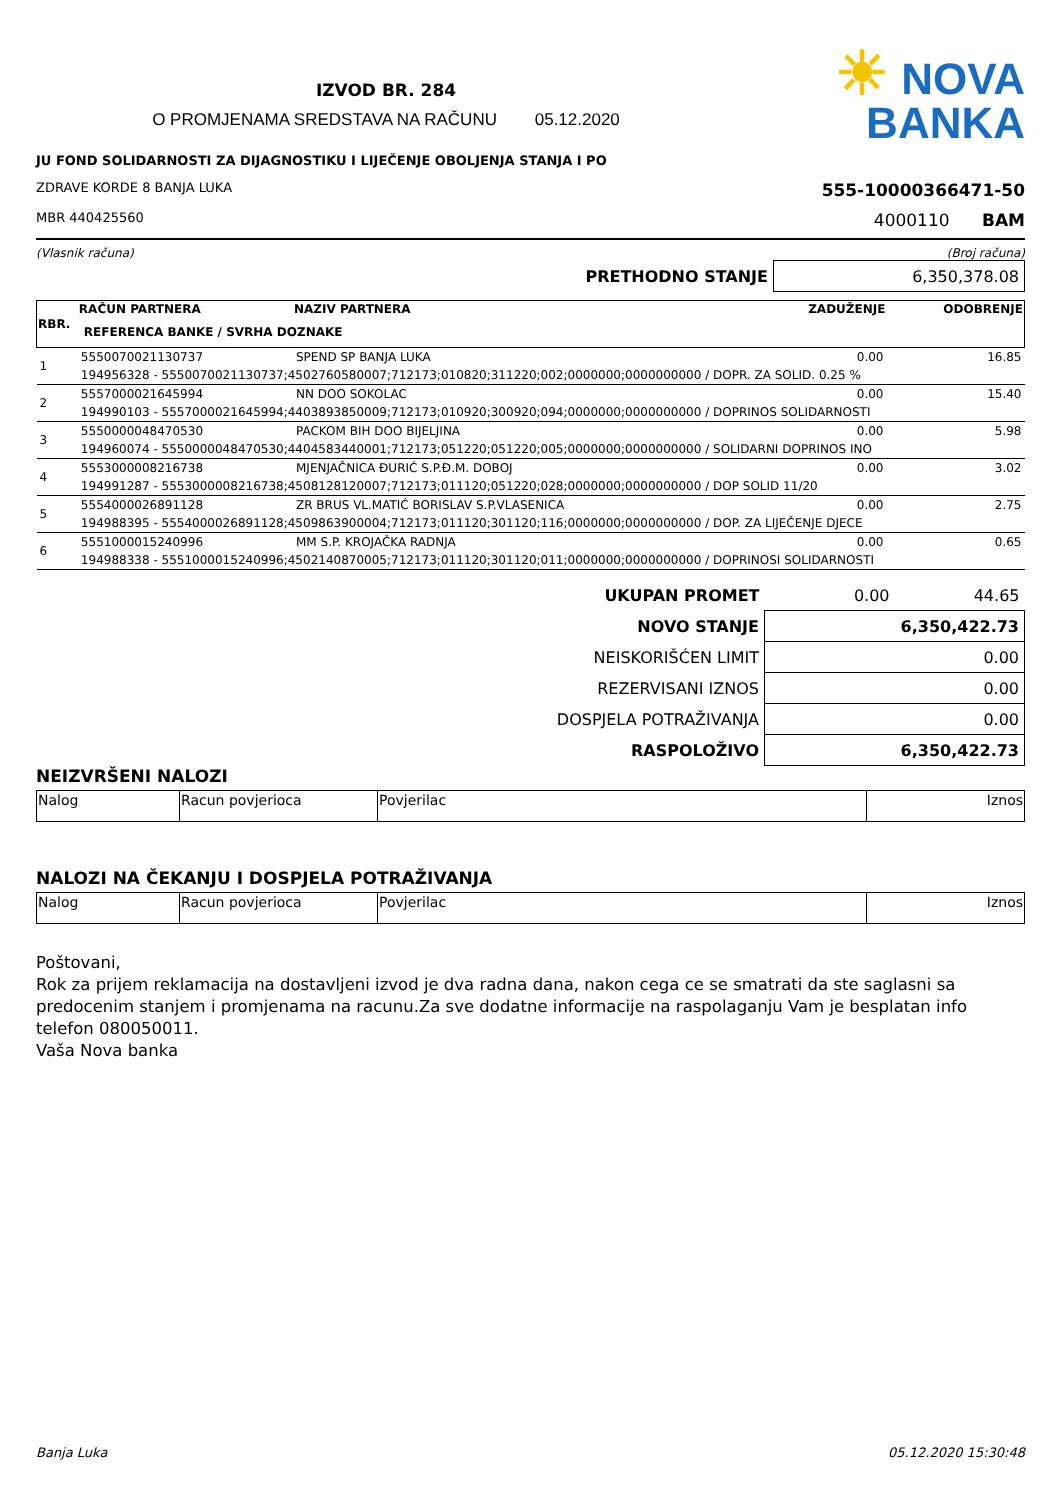IZVOD BR. 284
O PROMJENAMA SREDSTAVA NA RAČUNU 05.12.2020
☀ NOVA
BANKA
JU FOND SOLIDARNOSTI ZA DIJAGNOSTIKU I LIJEČENJE OBOLJENJA STANJA I PO
ZDRAVE KORDE 8 BANJA LUKA 555-10000366471-50
MBR 440425560 4000110 BAM
(Vlasnik računa) (Broj računa)
| PRETHODNO STANJE | 6,350,378.08 |
| RBR. | RAČUN PARTNERA | NAZIV PARTNERA | ZADUŽENJE | ODOBRENJE |
| --- | --- | --- | --- | --- |
| | REFERENCA BANKE / SVRHA DOZNAKE | | | |
| 1 | 5550070021130737 | SPEND SP BANJA LUKA | 0.00 | 16.85 |
| | 194956328 - 5550070021130737;4502760580007;712173;010820;311220;002;0000000;0000000000 / DOPR. ZA SOLID. 0.25 % | | | |
| 2 | 5557000021645994 | NN DOO SOKOLAC | 0.00 | 15.40 |
| | 194990103 - 5557000021645994;4403893850009;712173;010920;300920;094;0000000;0000000000 / DOPRINOS SOLIDARNOSTI | | | |
| 3 | 5550000048470530 | PACKOM BIH DOO BIJELJINA | 0.00 | 5.98 |
| | 194960074 - 5550000048470530;4404583440001;712173;051220;051220;005;0000000;0000000000 / SOLIDARNI DOPRINOS INO | | | |
| 4 | 5553000008216738 | MJENJAČNICA ĐURIĆ S.P.Đ.M. DOBOJ | 0.00 | 3.02 |
| | 194991287 - 5553000008216738;4508128120007;712173;011120;051220;028;0000000;0000000000 / DOP SOLID 11/20 | | | |
| 5 | 5554000026891128 | ZR BRUS VL.MATIĆ BORISLAV S.P.VLASENICA | 0.00 | 2.75 |
| | 194988395 - 5554000026891128;4509863900004;712173;011120;301120;116;0000000;0000000000 / DOP. ZA LIJEČENJE DJECE | | | |
| 6 | 5551000015240996 | MM S.P. KROJAČKA RADNJA | 0.00 | 0.65 |
| | 194988338 - 5551000015240996;4502140870005;712173;011120;301120;011;0000000;0000000000 / DOPRINOSI SOLIDARNOSTI | | | |
| UKUPAN PROMET | 0.00 | 44.65 |
| NOVO STANJE | 6,350,422.73 | |
| NEISKORIŠĆEN LIMIT | 0.00 | |
| REZERVISANI IZNOS | 0.00 | |
| DOSPJELA POTRAŽIVANJA | 0.00 | |
| RASPOLOŽIVO | 6,350,422.73 | |
NEIZVRŠENI NALOZI
| Nalog | Racun povjerioca | Povjerilac | Iznos |
NALOZI NA ČEKANJU I DOSPJELA POTRAŽIVANJA
| Nalog | Racun povjerioca | Povjerilac | Iznos |
Poštovani,
Rok za prijem reklamacija na dostavljeni izvod je dva radna dana, nakon cega ce se smatrati da ste saglasni sa predocenim stanjem i promjenama na racunu.Za sve dodatne informacije na raspolaganju Vam je besplatan info telefon 080050011.
Vaša Nova banka
Banja Luka 05.12.2020 15:30:48